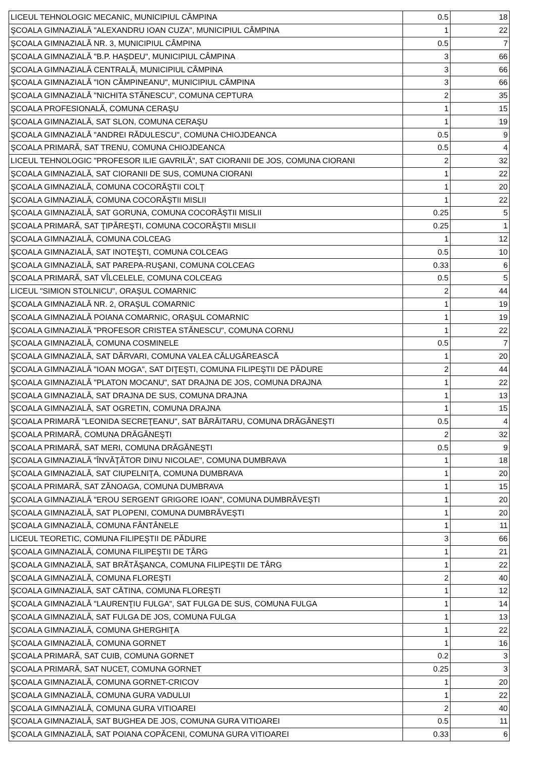| LICEUL TEHNOLOGIC MECANIC, MUNICIPIUL CÂMPINA | 0.5 | 18 |
| ŞCOALA GIMNAZIALĂ "ALEXANDRU IOAN CUZA", MUNICIPIUL CÂMPINA | 1 | 22 |
| ŞCOALA GIMNAZIALĂ NR. 3, MUNICIPIUL CÂMPINA | 0.5 | 7 |
| ŞCOALA GIMNAZIALĂ "B.P. HAŞDEU", MUNICIPIUL CÂMPINA | 3 | 66 |
| ŞCOALA GIMNAZIALĂ CENTRALĂ, MUNICIPIUL CÂMPINA | 3 | 66 |
| ŞCOALA GIMNAZIALĂ "ION CÂMPINEANU", MUNICIPIUL CÂMPINA | 3 | 66 |
| ŞCOALA GIMNAZIALĂ "NICHITA STĂNESCU", COMUNA CEPTURA | 2 | 35 |
| ŞCOALA PROFESIONALĂ, COMUNA CERAŞU | 1 | 15 |
| ŞCOALA GIMNAZIALĂ, SAT SLON, COMUNA CERAŞU | 1 | 19 |
| ŞCOALA GIMNAZIALĂ "ANDREI RĂDULESCU", COMUNA CHIOJDEANCA | 0.5 | 9 |
| ŞCOALA PRIMARĂ, SAT TRENU, COMUNA CHIOJDEANCA | 0.5 | 4 |
| LICEUL TEHNOLOGIC "PROFESOR ILIE GAVRILĂ", SAT CIORANII DE JOS, COMUNA CIORANI | 2 | 32 |
| ŞCOALA GIMNAZIALĂ, SAT CIORANII DE SUS, COMUNA CIORANI | 1 | 22 |
| ŞCOALA GIMNAZIALĂ, COMUNA COCORĂŞTII COLŢ | 1 | 20 |
| ŞCOALA GIMNAZIALĂ, COMUNA COCORĂŞTII MISLII | 1 | 22 |
| ŞCOALA GIMNAZIALĂ, SAT GORUNA, COMUNA COCORĂŞTII MISLII | 0.25 | 5 |
| ŞCOALA PRIMARĂ, SAT ŢIPĂREŞTI, COMUNA COCORĂŞTII MISLII | 0.25 | 1 |
| ŞCOALA GIMNAZIALĂ, COMUNA COLCEAG | 1 | 12 |
| ŞCOALA GIMNAZIALĂ, SAT INOTEŞTI, COMUNA COLCEAG | 0.5 | 10 |
| ŞCOALA GIMNAZIALĂ, SAT PAREPA-RUŞANI, COMUNA COLCEAG | 0.33 | 6 |
| ŞCOALA PRIMARĂ, SAT VÎLCELELE, COMUNA COLCEAG | 0.5 | 5 |
| LICEUL "SIMION STOLNICU", ORAŞUL COMARNIC | 2 | 44 |
| ŞCOALA GIMNAZIALĂ NR. 2, ORAŞUL COMARNIC | 1 | 19 |
| ŞCOALA GIMNAZIALĂ POIANA COMARNIC, ORAŞUL COMARNIC | 1 | 19 |
| ŞCOALA GIMNAZIALĂ "PROFESOR CRISTEA STĂNESCU", COMUNA CORNU | 1 | 22 |
| ŞCOALA GIMNAZIALĂ, COMUNA COSMINELE | 0.5 | 7 |
| ŞCOALA GIMNAZIALĂ, SAT DÂRVARI, COMUNA VALEA CĂLUGĂREASCĂ | 1 | 20 |
| ŞCOALA GIMNAZIALĂ "IOAN MOGA", SAT DIŢEŞTI, COMUNA FILIPEŞTII DE PĂDURE | 2 | 44 |
| ŞCOALA GIMNAZIALĂ "PLATON MOCANU", SAT DRAJNA DE JOS, COMUNA DRAJNA | 1 | 22 |
| ŞCOALA GIMNAZIALĂ, SAT DRAJNA DE SUS, COMUNA DRAJNA | 1 | 13 |
| ŞCOALA GIMNAZIALĂ, SAT OGRETIN, COMUNA DRAJNA | 1 | 15 |
| ŞCOALA PRIMARĂ "LEONIDA SECREŢEANU", SAT BĂRĂITARU, COMUNA DRĂGĂNEŞTI | 0.5 | 4 |
| ŞCOALA PRIMARĂ, COMUNA DRĂGĂNEŞTI | 2 | 32 |
| ŞCOALA PRIMARĂ, SAT MERI, COMUNA DRĂGĂNEŞTI | 0.5 | 9 |
| ŞCOALA GIMNAZIALĂ "ÎNVĂŢĂTOR DINU NICOLAE", COMUNA DUMBRAVA | 1 | 18 |
| ŞCOALA GIMNAZIALĂ, SAT CIUPELNIŢA, COMUNA DUMBRAVA | 1 | 20 |
| ŞCOALA PRIMARĂ, SAT ZĂNOAGA, COMUNA DUMBRAVA | 1 | 15 |
| ŞCOALA GIMNAZIALĂ "EROU SERGENT GRIGORE IOAN", COMUNA DUMBRĂVEŞTI | 1 | 20 |
| ŞCOALA GIMNAZIALĂ, SAT PLOPENI, COMUNA DUMBRĂVEŞTI | 1 | 20 |
| ŞCOALA GIMNAZIALĂ, COMUNA FÂNTÂNELE | 1 | 11 |
| LICEUL TEORETIC, COMUNA FILIPEŞTII DE PĂDURE | 3 | 66 |
| ŞCOALA GIMNAZIALĂ, COMUNA FILIPEŞTII DE TÂRG | 1 | 21 |
| ŞCOALA GIMNAZIALĂ, SAT BRĂTĂŞANCA, COMUNA FILIPEŞTII DE TÂRG | 1 | 22 |
| ŞCOALA GIMNAZIALĂ, COMUNA FLOREŞTI | 2 | 40 |
| ŞCOALA GIMNAZIALĂ, SAT CĂTINA, COMUNA FLOREŞTI | 1 | 12 |
| ŞCOALA GIMNAZIALĂ "LAURENŢIU FULGA", SAT FULGA DE SUS, COMUNA FULGA | 1 | 14 |
| ŞCOALA GIMNAZIALĂ, SAT FULGA DE JOS, COMUNA FULGA | 1 | 13 |
| ŞCOALA GIMNAZIALĂ, COMUNA GHERGHIŢA | 1 | 22 |
| ŞCOALA GIMNAZIALĂ, COMUNA GORNET | 1 | 16 |
| ŞCOALA PRIMARĂ, SAT CUIB, COMUNA GORNET | 0.2 | 3 |
| ŞCOALA PRIMARĂ, SAT NUCET, COMUNA GORNET | 0.25 | 3 |
| ŞCOALA GIMNAZIALĂ, COMUNA GORNET-CRICOV | 1 | 20 |
| ŞCOALA GIMNAZIALĂ, COMUNA GURA VADULUI | 1 | 22 |
| ŞCOALA GIMNAZIALĂ, COMUNA GURA VITIOAREI | 2 | 40 |
| ŞCOALA GIMNAZIALĂ, SAT BUGHEA DE JOS, COMUNA GURA VITIOAREI | 0.5 | 11 |
| ŞCOALA GIMNAZIALĂ, SAT POIANA COPĂCENI, COMUNA GURA VITIOAREI | 0.33 | 6 |